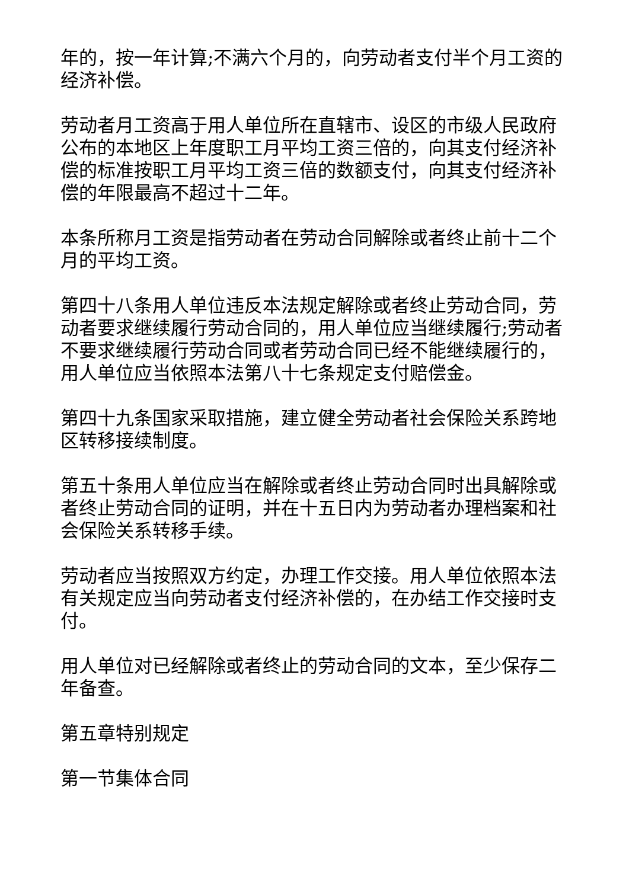年的，按一年计算;不满六个月的，向劳动者支付半个月工资的经济补偿。
劳动者月工资高于用人单位所在直辖市、设区的市级人民政府公布的本地区上年度职工月平均工资三倍的，向其支付经济补偿的标准按职工月平均工资三倍的数额支付，向其支付经济补偿的年限最高不超过十二年。
本条所称月工资是指劳动者在劳动合同解除或者终止前十二个月的平均工资。
第四十八条用人单位违反本法规定解除或者终止劳动合同，劳动者要求继续履行劳动合同的，用人单位应当继续履行;劳动者不要求继续履行劳动合同或者劳动合同已经不能继续履行的，用人单位应当依照本法第八十七条规定支付赔偿金。
第四十九条国家采取措施，建立健全劳动者社会保险关系跨地区转移接续制度。
第五十条用人单位应当在解除或者终止劳动合同时出具解除或者终止劳动合同的证明，并在十五日内为劳动者办理档案和社会保险关系转移手续。
劳动者应当按照双方约定，办理工作交接。用人单位依照本法有关规定应当向劳动者支付经济补偿的，在办结工作交接时支付。
用人单位对已经解除或者终止的劳动合同的文本，至少保存二年备查。
第五章特别规定
第一节集体合同